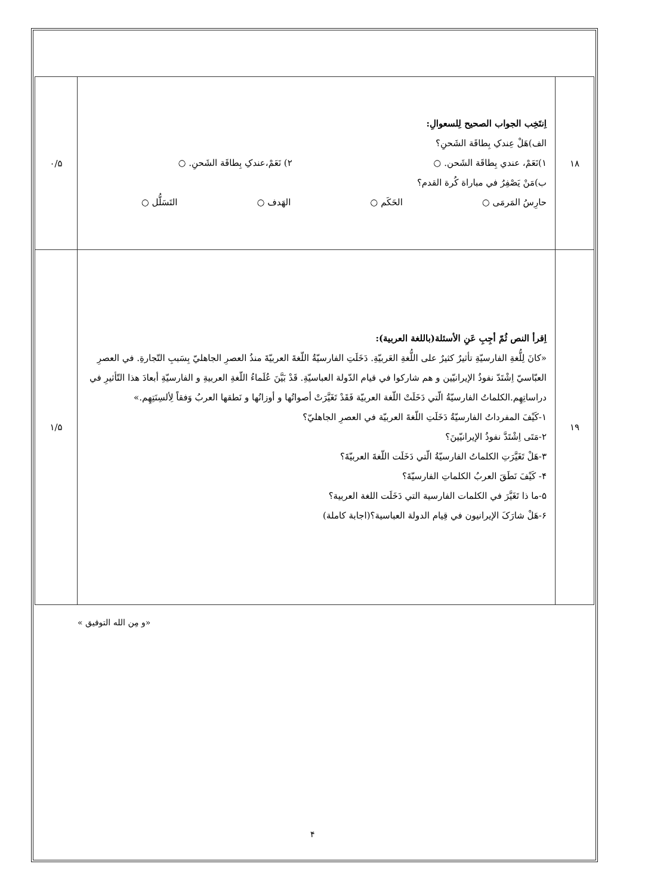| ۱۸ | اِنتَخِب الجواب الصحيح لِلسعوالِ: الف)هَلْ عِندکِ بِطاقَة الشَحنِ؟ ۱)نَعَمْ، عندي بِطاقَة الشَحن. ○ ۲) نَعَمْ،عندکِ بِطاقَة الشَحنِ. ○ ب)مَنْ يَصْفِرُ في مباراة کُرة القدم؟ حارِسُ المَرمَی ○ الحَکَم ○ الهَدف ○ التَسَلُّل ○ | ۰/۵ |
| ۱۹ | اِقرأ النص ثُمّ أجِبِ عَنِ الأسئلة(باللغة العربية): «کانَ لِلُّغةِ الفارسيّةِ تأثيرٌ کثيرٌ على اللُّغةِ العَربيّةِ. دَخَلَتِ الفارسيّةُ اللّغةَ العربيّةَ منذُ العصرِ الجاهليّ بِسَببِ التّجارةِ. في العصرِ العبّاسيّ اِشْتَدّ نفوذُ الإيرانيّين و هم شارکوا في قيام الدّولة العباسيّةِ. قَدْ بَيَّنَ عُلَماءُ اللّغةِ العربيةِ و الفارسيّةِ أبعادَ هذا التّأثيرِ في دراساتِهِم.الکلماتُ الفارسيّةُ الّتي دَخَلَتْ اللّغة العربيّة فَقَدْ تَغَيَّرَتْ أصواتُها و أوزانُها و نَطقها العربُ وَفقاً لِألسِنَتِهِم.» ۱-کَيْفَ المفرداتُ الفارسيّةُ دَخَلَتِ اللّغةَ العربيّة في العصرِ الجاهليّ؟ ۲-مَتَی اِشْتَدَّ نفوذُ الإيرانيّينَ؟ ۳-هَلْ تَغَيَّرَتِ الکلماتُ الفارسيّةُ الّتي دَخَلَت اللّغةَ العربيّةَ؟ ۴- کَيْفَ نَطَقَ العربُ الکلماتِ الفارسيّةَ؟ ۵-ما ذا تَغَيَّرَ في الکلمات الفارسية التي دَخَلَت اللغة العربية؟ ۶-هَلْ شارَکَ الإيرانيون في قِيام الدولة العباسية؟(اجابة کاملة) | ۱/۵ |
« و مِن الله التوفيق»
۴